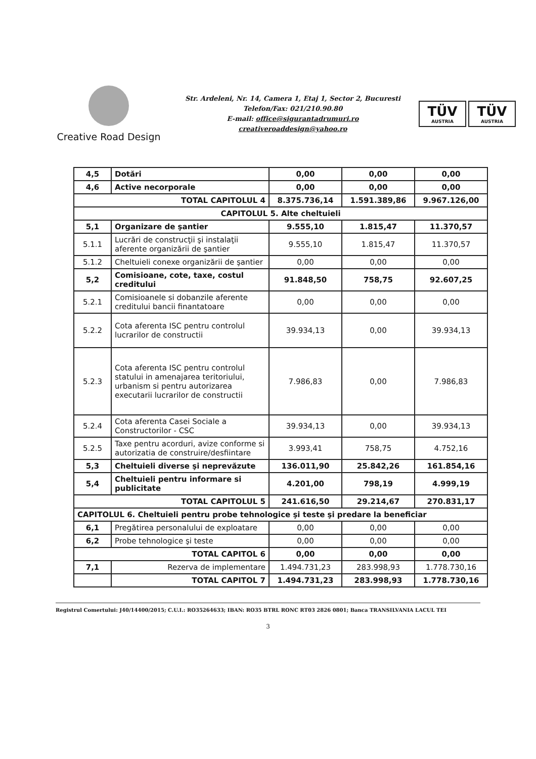Creative Road Design
Str. Ardeleni, Nr. 14, Camera 1, Etaj 1, Sector 2, Bucuresti
Telefon/Fax: 021/210.90.80
E-mail: office@sigurantadrumuri.ro
creativeroaddesign@yahoo.ro
TÜV
AUSTRIA
TÜV
AUSTRIA
| 4,5 | Dotări | 0,00 | 0,00 | 0,00 |
| 4,6 | Active necorporale | 0,00 | 0,00 | 0,00 |
| TOTAL CAPITOLUL 4 | | 8.375.736,14 | 1.591.389,86 | 9.967.126,00 |
| CAPITOLUL 5. Alte cheltuieli | | | | |
| 5,1 | Organizare de şantier | 9.555,10 | 1.815,47 | 11.370,57 |
| 5.1.1 | Lucrări de construcţii şi instalaţii aferente organizării de şantier | 9.555,10 | 1.815,47 | 11.370,57 |
| 5.1.2 | Cheltuieli conexe organizării de şantier | 0,00 | 0,00 | 0,00 |
| 5,2 | Comisioane, cote, taxe, costul creditului | 91.848,50 | 758,75 | 92.607,25 |
| 5.2.1 | Comisioanele si dobanzile aferente creditului bancii finantatoare | 0,00 | 0,00 | 0,00 |
| 5.2.2 | Cota aferenta ISC pentru controlul lucrarilor de constructii | 39.934,13 | 0,00 | 39.934,13 |
| 5.2.3 | Cota aferenta ISC pentru controlul statului in amenajarea teritoriului, urbanism si pentru autorizarea executarii lucrarilor de constructii | 7.986,83 | 0,00 | 7.986,83 |
| 5.2.4 | Cota aferenta Casei Sociale a Constructorilor - CSC | 39.934,13 | 0,00 | 39.934,13 |
| 5.2.5 | Taxe pentru acorduri, avize conforme si autorizatia de construire/desfiintare | 3.993,41 | 758,75 | 4.752,16 |
| 5,3 | Cheltuieli diverse şi neprevăzute | 136.011,90 | 25.842,26 | 161.854,16 |
| 5,4 | Cheltuieli pentru informare si publicitate | 4.201,00 | 798,19 | 4.999,19 |
| TOTAL CAPITOLUL 5 | | 241.616,50 | 29.214,67 | 270.831,17 |
| CAPITOLUL 6. Cheltuieli pentru probe tehnologice şi teste şi predare la beneficiar | | | | |
| 6,1 | Pregătirea personalului de exploatare | 0,00 | 0,00 | 0,00 |
| 6,2 | Probe tehnologice şi teste | 0,00 | 0,00 | 0,00 |
| TOTAL CAPITOL 6 | | 0,00 | 0,00 | 0,00 |
| 7,1 | Rezerva de implementare | 1.494.731,23 | 283.998,93 | 1.778.730,16 |
| | TOTAL CAPITOL 7 | 1.494.731,23 | 283.998,93 | 1.778.730,16 |
Registrul Comertului: J40/14400/2015; C.U.I.: RO35264633; IBAN: RO35 BTRL RONC RT03 2826 0801; Banca TRANSILVANIA LACUL TEI
3